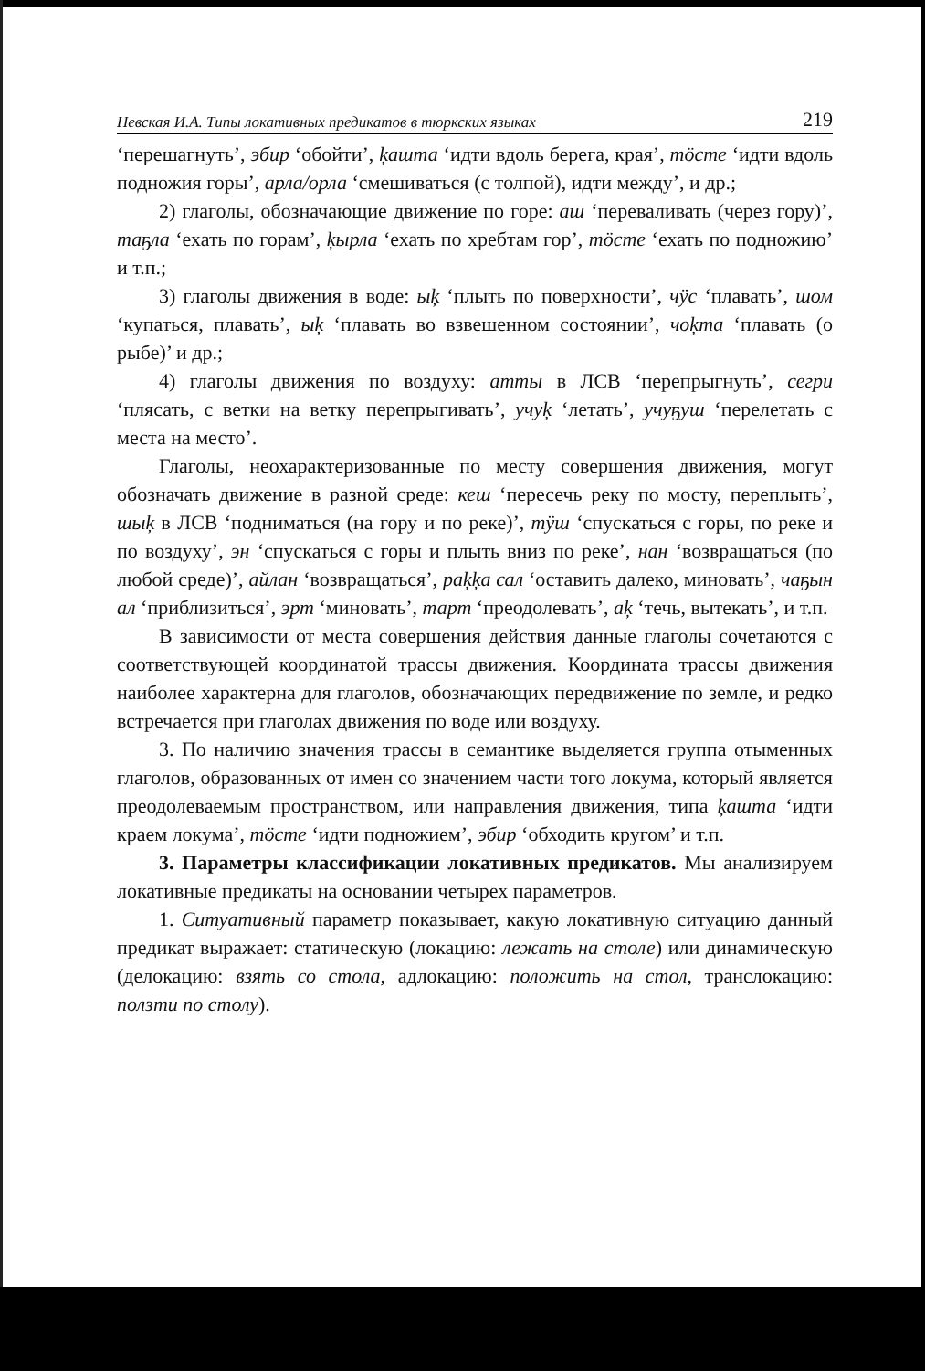Невская И.А. Типы локативных предикатов в тюркских языках 219
‘перешагнуть’, эбир ‘обойти’, ķашта ‘идти вдоль берега, края’, тӧсте ‘идти вдоль подножия горы’, арла/орла ‘смешиваться (с толпой), идти между’, и др.;
2) глаголы, обозначающие движение по горе: аш ‘переваливать (через гору)’, таҕла ‘ехать по горам’, ķырла ‘ехать по хребтам гор’, тӧсте ‘ехать по подножию’ и т.п.;
3) глаголы движения в воде: ыķ ‘плыть по поверхности’, чӱс ‘плавать’, шом ‘купаться, плавать’, ыķ ‘плавать во взвешенном состоянии’, чоķта ‘плавать (о рыбе)’ и др.;
4) глаголы движения по воздуху: атты в ЛСВ ‘перепрыгнуть’, сегри ‘плясать, с ветки на ветку перепрыгивать’, учуķ ‘летать’, учуҕуш ‘перелетать с места на место’.
Глаголы, неохарактеризованные по месту совершения движения, могут обозначать движение в разной среде: кеш ‘пересечь реку по мосту, переплыть’, шыķ в ЛСВ ‘подниматься (на гору и по реке)’, тӱш ‘спускаться с горы, по реке и по воздуху’, эн ‘спускаться с горы и плыть вниз по реке’, нан ‘возвращаться (по любой среде)’, айлан ‘возвращаться’, раķķа сал ‘оставить далеко, миновать’, чаҕын ал ‘приблизиться’, эрт ‘миновать’, тарт ‘преодолевать’, аķ ‘течь, вытекать’, и т.п.
В зависимости от места совершения действия данные глаголы сочетаются с соответствующей координатой трассы движения. Координата трассы движения наиболее характерна для глаголов, обозначающих передвижение по земле, и редко встречается при глаголах движения по воде или воздуху.
3. По наличию значения трассы в семантике выделяется группа отыменных глаголов, образованных от имен со значением части того локума, который является преодолеваемым пространством, или направления движения, типа ķашта ‘идти краем локума’, тӧсте ‘идти подножием’, эбир ‘обходить кругом’ и т.п.
3. Параметры классификации локативных предикатов. Мы анализируем локативные предикаты на основании четырех параметров.
1. Ситуативный параметр показывает, какую локативную ситуацию данный предикат выражает: статическую (локацию: лежать на столе) или динамическую (делокацию: взять со стола, адлокацию: положить на стол, транслокацию: ползти по столу).